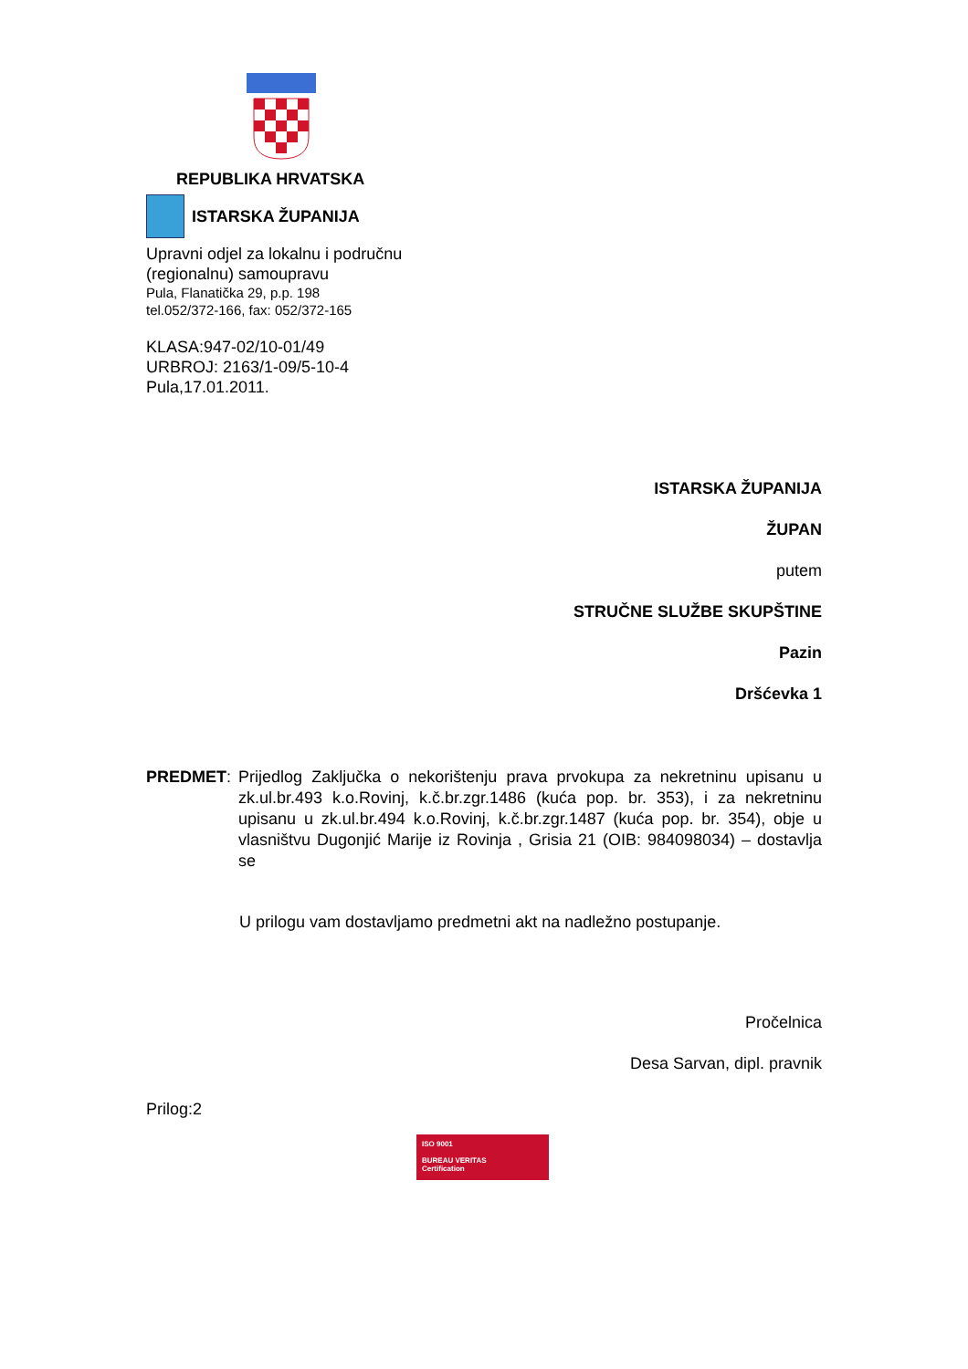REPUBLIKA HRVATSKA
ISTARSKA ŽUPANIJA
Upravni odjel za lokalnu i područnu
(regionalnu) samoupravu
Pula, Flanatička 29, p.p. 198
tel.052/372-166, fax: 052/372-165
KLASA:947-02/10-01/49
URBROJ: 2163/1-09/5-10-4
Pula,17.01.2011.
ISTARSKA ŽUPANIJA
ŽUPAN
putem
STRUČNE SLUŽBE SKUPŠTINE
Pazin
Dršćevka 1
PREDMET: Prijedlog Zaključka o nekorištenju prava prvokupa za nekretninu upisanu u zk.ul.br.493 k.o.Rovinj, k.č.br.zgr.1486 (kuća pop. br. 353), i za nekretninu upisanu u zk.ul.br.494 k.o.Rovinj, k.č.br.zgr.1487 (kuća pop. br. 354), obje u vlasništvu Dugonjić Marije iz Rovinja , Grisia 21 (OIB: 984098034) – dostavlja se
U prilogu vam dostavljamo predmetni akt na nadležno postupanje.
Pročelnica
Desa Sarvan, dipl. pravnik
Prilog:2
ISO 9001
BUREAU VERITAS
Certification